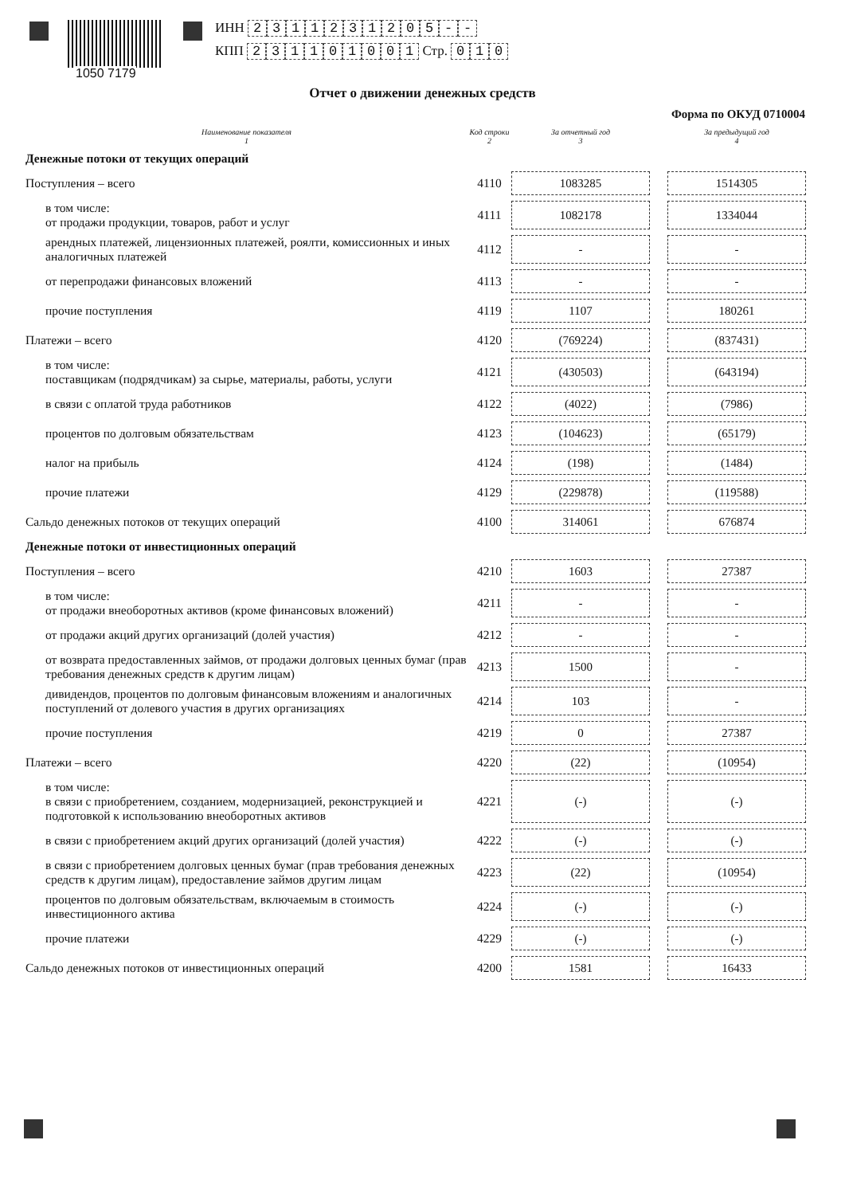1050 7179
ИНН 2311231205 - -
КПП 231101001 Стр. 0 1 0
Отчет о движении денежных средств
Форма по ОКУД 0710004
| Наименование показателя 1 | Код строки 2 | За отчетный год 3 | | За предыдущий год 4 |
| --- | --- | --- | --- | --- |
| Денежные потоки от текущих операций | | | | |
| Поступления – всего | 4110 | 1083285 | | 1514305 |
| в том числе: от продажи продукции, товаров, работ и услуг | 4111 | 1082178 | | 1334044 |
| арендных платежей, лицензионных платежей, роялти, комиссионных и иных аналогичных платежей | 4112 | - | | - |
| от перепродажи финансовых вложений | 4113 | - | | - |
| прочие поступления | 4119 | 1107 | | 180261 |
| Платежи – всего | 4120 | (769224) | | (837431) |
| в том числе: поставщикам (подрядчикам) за сырье, материалы, работы, услуги | 4121 | (430503) | | (643194) |
| в связи с оплатой труда работников | 4122 | (4022) | | (7986) |
| процентов по долговым обязательствам | 4123 | (104623) | | (65179) |
| налог на прибыль | 4124 | (198) | | (1484) |
| прочие платежи | 4129 | (229878) | | (119588) |
| Сальдо денежных потоков от текущих операций | 4100 | 314061 | | 676874 |
| Денежные потоки от инвестиционных операций | | | | |
| Поступления – всего | 4210 | 1603 | | 27387 |
| в том числе: от продажи внеоборотных активов (кроме финансовых вложений) | 4211 | - | | - |
| от продажи акций других организаций (долей участия) | 4212 | - | | - |
| от возврата предоставленных займов, от продажи долговых ценных бумаг (прав требования денежных средств к другим лицам) | 4213 | 1500 | | - |
| дивидендов, процентов по долговым финансовым вложениям и аналогичных поступлений от долевого участия в других организациях | 4214 | 103 | | - |
| прочие поступления | 4219 | 0 | | 27387 |
| Платежи – всего | 4220 | (22) | | (10954) |
| в том числе: в связи с приобретением, созданием, модернизацией, реконструкцией и подготовкой к использованию внеоборотных активов | 4221 | (-) | | (-) |
| в связи с приобретением акций других организаций (долей участия) | 4222 | (-) | | (-) |
| в связи с приобретением долговых ценных бумаг (прав требования денежных средств к другим лицам), предоставление займов другим лицам | 4223 | (22) | | (10954) |
| процентов по долговым обязательствам, включаемым в стоимость инвестиционного актива | 4224 | (-) | | (-) |
| прочие платежи | 4229 | (-) | | (-) |
| Сальдо денежных потоков от инвестиционных операций | 4200 | 1581 | | 16433 |